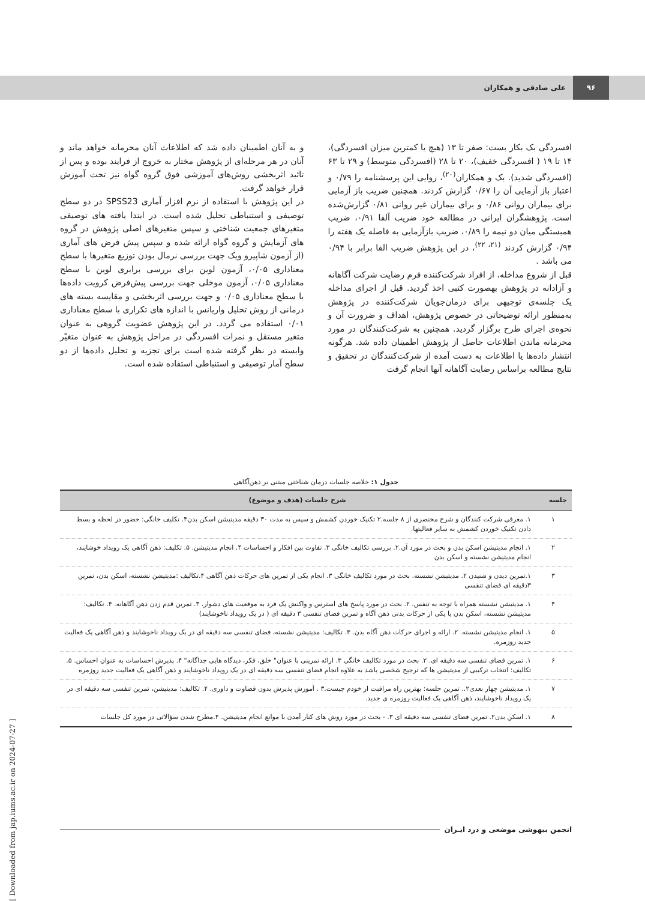۹۶
علی صادقی و همکاران
افسردگی بک بکار بست: صفر تا ۱۳ (هیچ یا کمترین میزان افسردگی)، ۱۴ تا ۱۹ ( افسردگی خفیف)، ۲۰ تا ۲۸ (افسردگی متوسط) و ۲۹ تا ۶۳ (افسردگی شدید). بک و همکاران<sup>(۲۰)</sup>، روایی این پرسشنامه را ۰/۷۹ و اعتبار باز آزمایی آن را ۰/۶۷ گزارش کردند. همچنین ضریب باز آزمایی برای بیماران روانی ۰/۸۶ و برای بیماران غیر روانی ۰/۸۱ گزارش‌شده است. پژوهشگران ایرانی در مطالعه خود ضریب آلفا ۰/۹۱، ضریب همبستگی میان دو نیمه را ۰/۸۹، ضریب بازآزمایی به فاصله یک هفته را ۰/۹۴ گزارش کردند <sup>(۲۱، ۲۲)</sup>، در این پژوهش ضریب الفا برابر با ۰/۹۴ می باشد .
قبل از شروع مداخله، از افراد شرکت‌کننده فرم رضایت شرکت آگاهانه و آزادانه در پژوهش بهصورت کتبی اخذ گردید. قبل از اجرای مداخله یک جلسه‌ی توجیهی برای درمان‌جویان شرکت‌کننده در پژوهش به‌منظور ارائه توضیحاتی در خصوص پژوهش، اهداف و ضرورت آن و نحوه‌ی اجرای طرح برگزار گردید. همچنین به شرکت‌کنندگان در مورد محرمانه ماندن اطلاعات حاصل از پژوهش اطمینان داده شد. هرگونه انتشار داده‌ها یا اطلاعات به دست آمده از شرکت‌کنندگان در تحقیق و نتایج مطالعه براساس رضایت آگاهانه آنها انجام گرفت
و به آنان اطمینان داده شد که اطلاعات آنان محرمانه خواهد ماند و آنان در هر مرحله‌ای از پژوهش مختار به خروج از فرایند بوده و پس از تائید اثربخشی روش‌های آموزشی فوق گروه گواه نیز تحت آموزش قرار خواهد گرفت.
در این پژوهش با استفاده از نرم افزار آماری SPSS23 در دو سطح توصیفی و استنباطی تحلیل شده است. در ابتدا یافته های توصیفی متغیرهای جمعیت شناختی و سپس متغیرهای اصلی پژوهش در گروه های آزمایش و گروه گواه ارائه شده و سپس پیش فرض های آماری (از آزمون شاپیرو ویک جهت بررسی نرمال بودن توزیع متغیرها با سطح معناداری ۰/۰۵، آزمون لوین برای بررسی برابری لوین با سطح معناداری ۰/۰۵، آزمون موخلی جهت بررسی پیش‌فرض کرویت داده‌ها با سطح معناداری ۰/۰۵ و جهت بررسی اثربخشی و مقایسه بسته های درمانی از روش تحلیل واریانس با اندازه های تکراری با سطح معناداری ۰/۰۱ استفاده می گردد. در این پژوهش عضویت گروهی به عنوان متغیر مستقل و نمرات افسردگی در مراحل پژوهش به عنوان متغیّر وابسته در نظر گرفته شده است برای تجزیه و تحلیل داده‌ها از دو سطح آمار توصیفی و استنباطی استفاده شده است.
جدول ۱: خلاصه جلسات درمان شناختی مبتنی بر ذهن‌آگاهی
| جلسه | شرح جلسات (هدف و موضوع) |
| --- | --- |
| ۱ | ۱. معرفی شرکت کنندگان و شرح مختصری از ۸ جلسه.۲ تکنیک خوردن کشمش و سپس به مدت ۳۰ دقیقه مدیتیشن اسکن بدن۳. تکلیف خانگی: حضور در لحظه و بسط دادن تکنیک خوردن کشمش به سایر فعالیتها. |
| ۲ | ۱. انجام مدیتیشن اسکن بدن و بحث در مورد آن.۲. بررسی تکالیف خانگی ۳. تفاوت بین افکار و احساسات ۴. انجام مدیتیشن. ۵. تکلیف: ذهن آگاهی یک رویداد خوشایند، انجام مدیتیشن نشسته و اسکن بدن |
| ۳ | ۱.تمرین دیدن و شنیدن ۲. مدیتیشن نشسته. بحث در مورد تکالیف خانگی ۳. انجام یکی از تمرین های حرکات ذهن آگاهی ۴.تکالیف :مدیتیشن نشسته، اسکن بدن، تمرین ۳دقیقه ای فضای تنفسی |
| ۴ | ۱. مدیتیشن نشسته همراه با توجه به تنفس. ۲. بحث در مورد پاسخ های استرس و واکنش یک فرد به موقعیت های دشوار. ۳. تمرین قدم زدن ذهن آگاهانه. ۴. تکالیف: مدیتیشن نشسته، اسکن بدن یا یکی از حرکات بدنی ذهن آگاه و تمرین فضای تنفسی ۳ دقیقه ای ( در یک رویداد ناخوشایند) |
| ۵ | ۱. انجام مدیتیشن نشسته. ۲. ارائه و اجرای حرکات ذهن آگاه بدن. ۳. تکالیف: مدیتیشن نشسته، فضای تنفسی سه دقیقه ای در یک رویداد ناخوشایند و ذهن آگاهی یک فعالیت جدید روزمره. |
| ۶ | ۱. تمرین فضای تنفسی سه دقیقه ای. ۲. بحث در مورد تکالیف خانگی ۳. ارائه تمرینی با عنوان" خلق، فکر، دیدگاه هایی جداگانه" ۴. پذیرش احساسات به عنوان احساس. ۵. تکالیف: انتخاب ترکیبی از مدیتیشن ها که ترجیح شخصی باشد به علاوه انجام فضای تنفسی سه دقیقه ای در یک رویداد ناخوشایند و ذهن آگاهی یک فعالیت جدید روزمره |
| ۷ | ۱. مدیتیشن چهار بعدی۲.. تمرین جلسه: بهترین راه مراقبت از خودم چیست.۳ . آموزش پذیرش بدون قضاوت و داوری. ۴. تکالیف: مدیتیشن، تمرین تنفسی سه دقیقه ای در یک رویداد ناخوشایند، ذهن آگاهی یک فعالیت روزمره ی جدید. |
| ۸ | ۱. اسکن بدن۲. تمرین فضای تنفسی سه دقیقه ای ۳. - بحث در مورد روش های کنار آمدن با موانع انجام مدیتیشن. ۴.مطرح شدن سؤالاتی در مورد کل جلسات |
انجمن بیهوشی موضعی و درد ایـران
[ Downloaded from jap.iums.ac.ir on 2024-07-27 ]